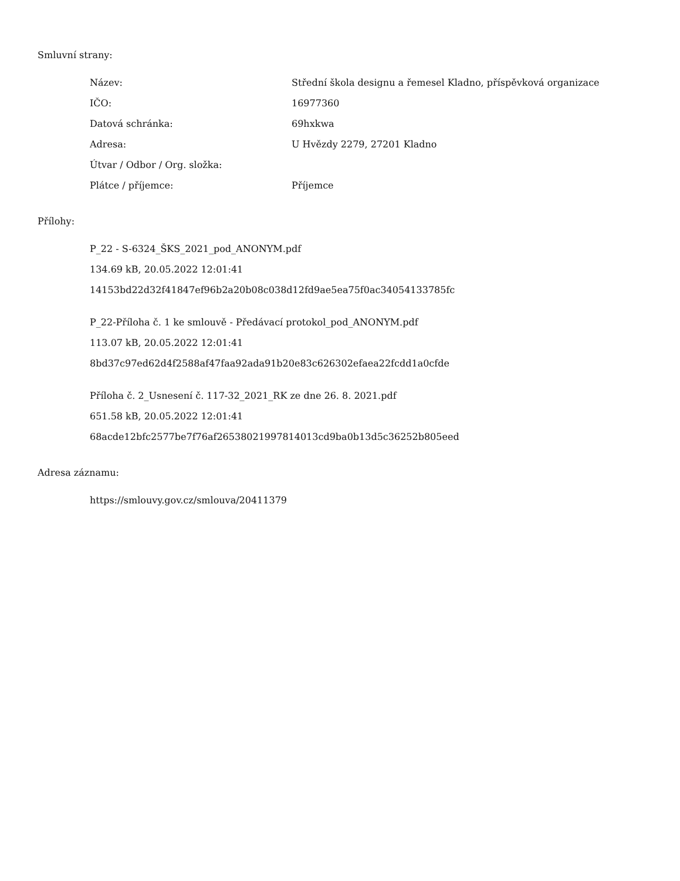Smluvní strany:
| Název: | Střední škola designu a řemesel Kladno, příspěvková organizace |
| IČO: | 16977360 |
| Datová schránka: | 69hxkwa |
| Adresa: | U Hvězdy 2279, 27201 Kladno |
| Útvar / Odbor / Org. složka: | |
| Plátce / příjemce: | Příjemce |
Přílohy:
P_22 - S-6324_ŠKS_2021_pod_ANONYM.pdf
134.69 kB, 20.05.2022 12:01:41
14153bd22d32f41847ef96b2a20b08c038d12fd9ae5ea75f0ac34054133785fc
P_22-Příloha č. 1 ke smlouvě - Předávací protokol_pod_ANONYM.pdf
113.07 kB, 20.05.2022 12:01:41
8bd37c97ed62d4f2588af47faa92ada91b20e83c626302efaea22fcdd1a0cfde
Příloha č. 2_Usnesení č. 117-32_2021_RK ze dne 26. 8. 2021.pdf
651.58 kB, 20.05.2022 12:01:41
68acde12bfc2577be7f76af26538021997814013cd9ba0b13d5c36252b805eed
Adresa záznamu:
https://smlouvy.gov.cz/smlouva/20411379